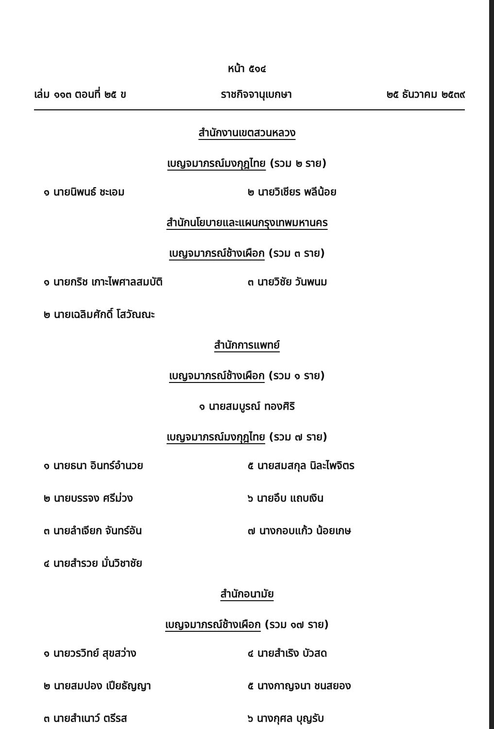หน้า ๕๑๔
เล่ม ๑๑๓ ตอนที่ ๒๕ ข ราชกิจจานุเบกษา ๒๕ ธันวาคม ๒๕๓๙
สำนักงานเขตสวนหลวง
เบญจมาภรณ์มงกุฎไทย (รวม ๒ ราย)
๑ นายนิพนธ์ ชะเอม
๒ นายวิเชียร พลีน้อย
สำนักนโยบายและแผนกรุงเทพมหานคร
เบญจมาภรณ์ช้างเผือก (รวม ๓ ราย)
๑ นายกริช เกาะไพศาลสมบัติ
๓ นายวิชัย วันพนม
๒ นายเฉลิมศักดิ์ โสวัณณะ
สำนักการแพทย์
เบญจมาภรณ์ช้างเผือก (รวม ๑ ราย)
๑ นายสมบูรณ์ ทองศิริ
เบญจมาภรณ์มงกุฎไทย (รวม ๗ ราย)
๑ นายธนา อินทร์อำนวย
๕ นายสมสกุล นิละไพจิตร
๒ นายบรรจง ศรีม่วง
๖ นายอึบ แถบเงิน
๓ นายลำเจียก จันทร์อัน
๗ นางกอบแก้ว น้อยเกษ
๔ นายสำรวย มั่นวิชาชัย
สำนักอนามัย
เบญจมาภรณ์ช้างเผือก (รวม ๑๗ ราย)
๑ นายวรวิทย์ สุขสว่าง
๔ นายสำเริง บัวสด
๒ นายสมปอง เปียธัญญา
๕ นางกาญจนา ชนสยอง
๓ นายสำเนาว์ ตรีรส
๖ นางกุศล บุญรับ